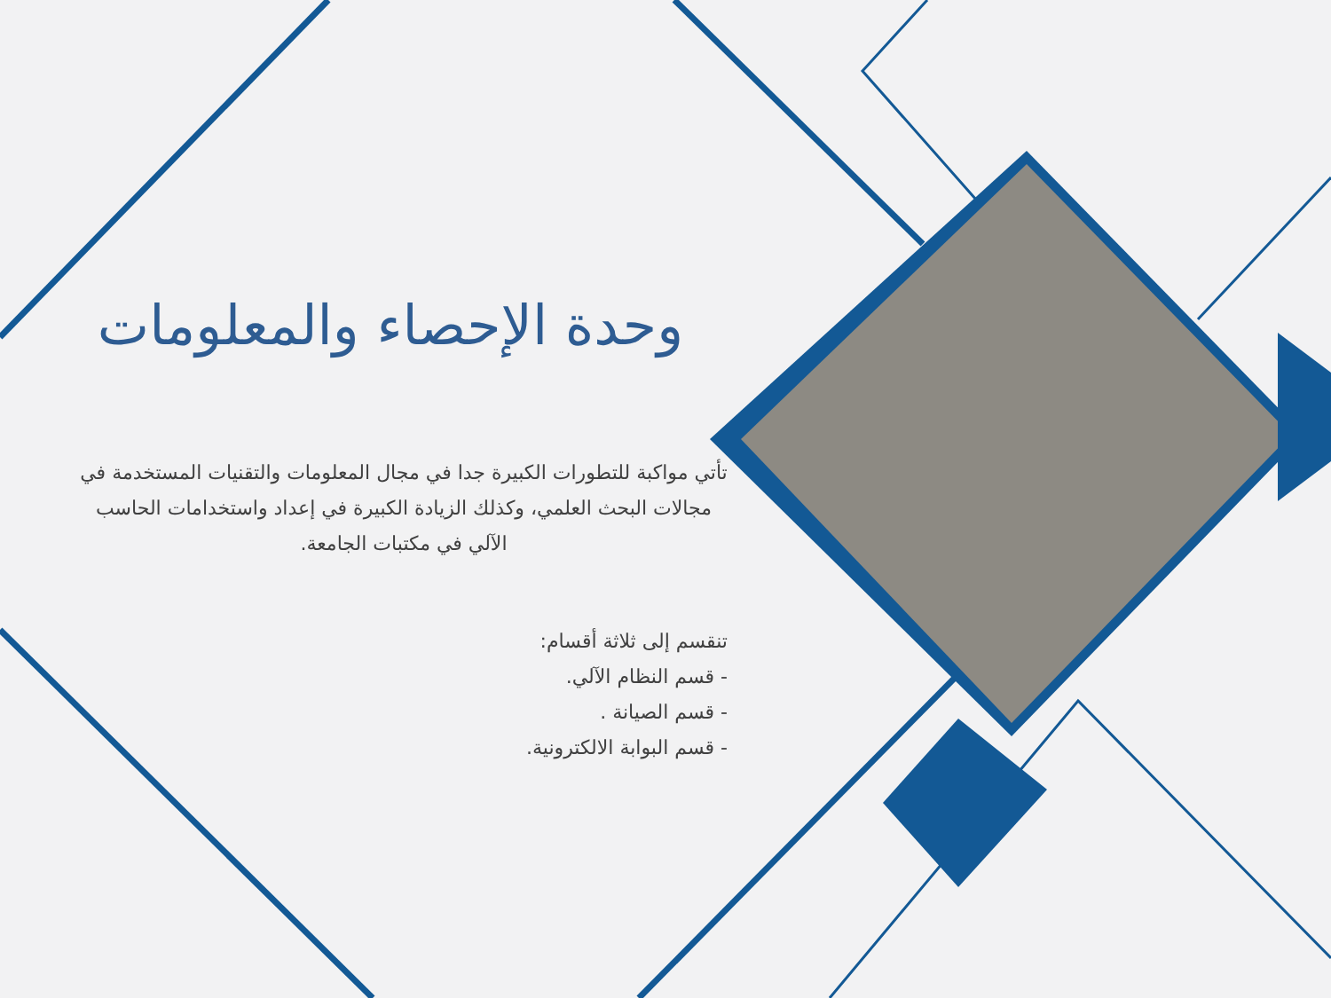وحدة الإحصاء والمعلومات
تأتي مواكبة للتطورات الكبيرة جدا في مجال المعلومات والتقنيات المستخدمة في مجالات البحث العلمي، وكذلك الزيادة الكبيرة في إعداد واستخدامات الحاسب الآلي في مكتبات الجامعة.
تنقسم إلى ثلاثة أقسام:
- قسم النظام الآلي.
- قسم الصيانة .
- قسم البوابة الالكترونية.